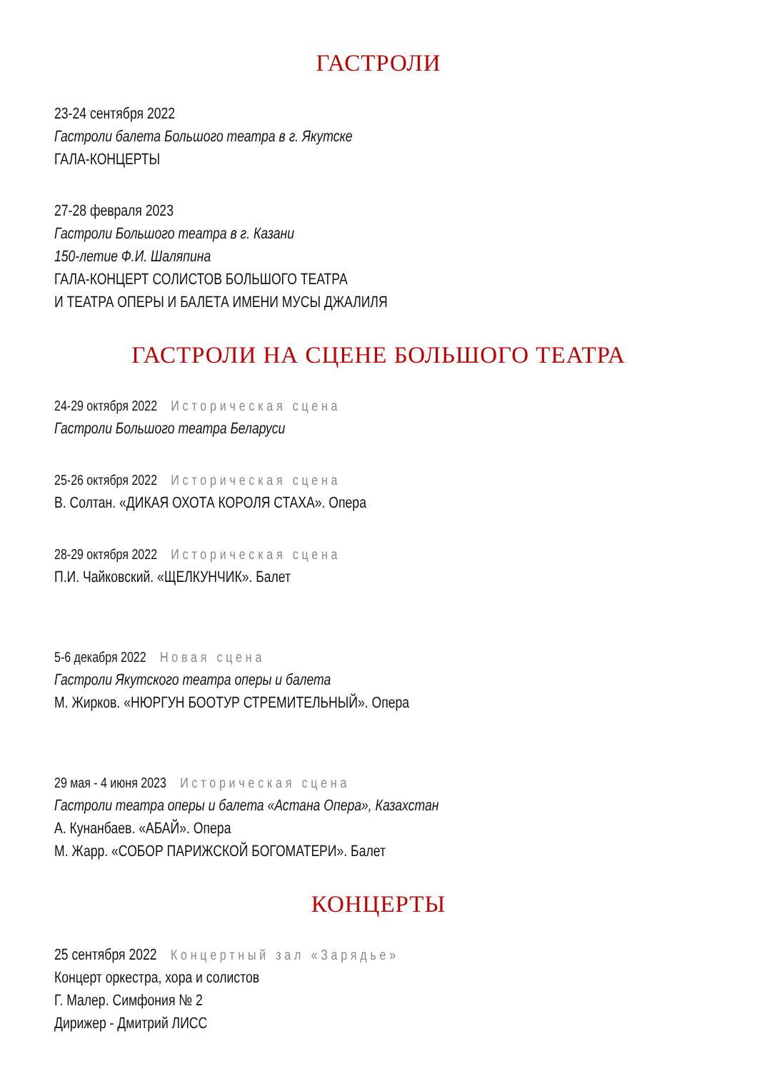ГАСТРОЛИ
23-24 сентября 2022
Гастроли балета Большого театра в г. Якутске
ГАЛА-КОНЦЕРТЫ
27-28 февраля 2023
Гастроли Большого театра в г. Казани
150-летие Ф.И. Шаляпина
ГАЛА-КОНЦЕРТ СОЛИСТОВ БОЛЬШОГО ТЕАТРА
И ТЕАТРА ОПЕРЫ И БАЛЕТА ИМЕНИ МУСЫ ДЖАЛИЛЯ
ГАСТРОЛИ НА СЦЕНЕ БОЛЬШОГО ТЕАТРА
24-29 октября 2022 Историческая сцена
Гастроли Большого театра Беларуси
25-26 октября 2022 Историческая сцена
В. Солтан. «ДИКАЯ ОХОТА КОРОЛЯ СТАХА». Опера
28-29 октября 2022 Историческая сцена
П.И. Чайковский. «ЩЕЛКУНЧИК». Балет
5-6 декабря 2022 Новая сцена
Гастроли Якутского театра оперы и балета
М. Жирков. «НЮРГУН БООТУР СТРЕМИТЕЛЬНЫЙ». Опера
29 мая - 4 июня 2023 Историческая сцена
Гастроли театра оперы и балета «Астана Опера», Казахстан
А. Кунанбаев. «АБАЙ». Опера
М. Жарр. «СОБОР ПАРИЖСКОЙ БОГОМАТЕРИ». Балет
КОНЦЕРТЫ
25 сентября 2022 Концертный зал «Зарядье»
Концерт оркестра, хора и солистов
Г. Малер. Симфония № 2
Дирижер - Дмитрий ЛИСС